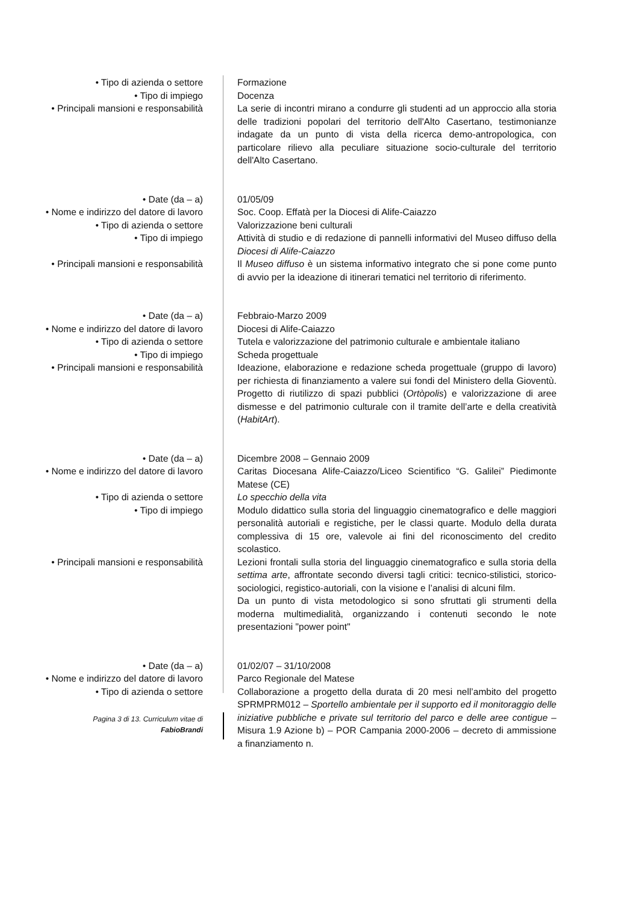• Tipo di azienda o settore Formazione
• Tipo di impiego Docenza
• Principali mansioni e responsabilità
La serie di incontri mirano a condurre gli studenti ad un approccio alla storia delle tradizioni popolari del territorio dell'Alto Casertano, testimonianze indagate da un punto di vista della ricerca demo-antropologica, con particolare rilievo alla peculiare situazione socio-culturale del territorio dell'Alto Casertano.
• Date (da – a) 01/05/09
• Nome e indirizzo del datore di lavoro
Soc. Coop. Effatà per la Diocesi di Alife-Caiazzo
• Tipo di azienda o settore Valorizzazione beni culturali
• Tipo di impiego Attività di studio e di redazione di pannelli informativi del Museo diffuso della Diocesi di Alife-Caiazzo
• Principali mansioni e responsabilità
Il Museo diffuso è un sistema informativo integrato che si pone come punto di avvio per la ideazione di itinerari tematici nel territorio di riferimento.
• Date (da – a) Febbraio-Marzo 2009
• Nome e indirizzo del datore di lavoro
Diocesi di Alife-Caiazzo
• Tipo di azienda o settore Tutela e valorizzazione del patrimonio culturale e ambientale italiano
• Tipo di impiego Scheda progettuale
• Principali mansioni e responsabilità
Ideazione, elaborazione e redazione scheda progettuale (gruppo di lavoro) per richiesta di finanziamento a valere sui fondi del Ministero della Gioventù. Progetto di riutilizzo di spazi pubblici (Ortòpolis) e valorizzazione di aree dismesse e del patrimonio culturale con il tramite dell’arte e della creatività (HabitArt).
• Date (da – a) Dicembre 2008 – Gennaio 2009
• Nome e indirizzo del datore di lavoro
Caritas Diocesana Alife-Caiazzo/Liceo Scientifico “G. Galilei” Piedimonte Matese (CE)
• Tipo di azienda o settore Lo specchio della vita
• Tipo di impiego Modulo didattico sulla storia del linguaggio cinematografico e delle maggiori personalità autoriali e registiche, per le classi quarte. Modulo della durata complessiva di 15 ore, valevole ai fini del riconoscimento del credito scolastico.
• Principali mansioni e responsabilità
Lezioni frontali sulla storia del linguaggio cinematografico e sulla storia della settima arte, affrontate secondo diversi tagli critici: tecnico-stilistici, storico-sociologici, registico-autoriali, con la visione e l’analisi di alcuni film.
Da un punto di vista metodologico si sono sfruttati gli strumenti della moderna multimedialità, organizzando i contenuti secondo le note presentazioni "power point"
• Date (da – a) 01/02/07 – 31/10/2008
• Nome e indirizzo del datore di lavoro
Parco Regionale del Matese
• Tipo di azienda o settore Collaborazione a progetto della durata di 20 mesi nell’ambito del progetto SPRMPRM012 – Sportello ambientale per il supporto ed il monitoraggio delle iniziative pubbliche e private sul territorio del parco e delle aree contigue – Misura 1.9 Azione b) – POR Campania 2000-2006 – decreto di ammissione a finanziamento n.
Pagina 3 di 13. Curriculum vitae di
FabioBrandi